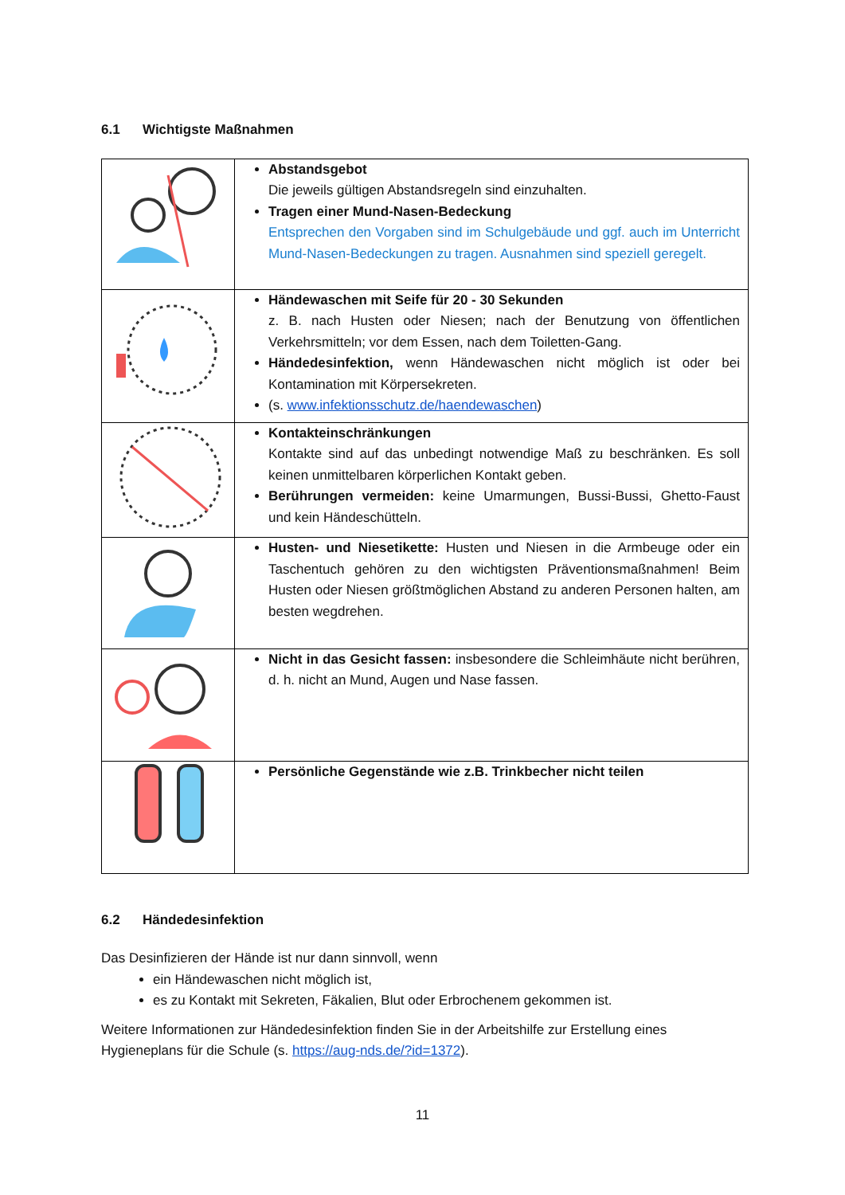6.1 Wichtigste Maßnahmen
| | Abstandsgebot Die jeweils gültigen Abstandsregeln sind einzuhalten. Tragen einer Mund-Nasen-Bedeckung Entsprechen den Vorgaben sind im Schulgebäude und ggf. auch im Unterricht Mund-Nasen-Bedeckungen zu tragen. Ausnahmen sind speziell geregelt. |
| | Händewaschen mit Seife für 20 - 30 Sekunden z. B. nach Husten oder Niesen; nach der Benutzung von öffentlichen Verkehrsmitteln; vor dem Essen, nach dem Toiletten-Gang. Händedesinfektion, wenn Händewaschen nicht möglich ist oder bei Kontamination mit Körpersekreten. (s. www.infektionsschutz.de/haendewaschen ) |
| | Kontakteinschränkungen Kontakte sind auf das unbedingt notwendige Maß zu beschränken. Es soll keinen unmittelbaren körperlichen Kontakt geben. Berührungen vermeiden: keine Umarmungen, Bussi-Bussi, Ghetto-Faust und kein Händeschütteln. |
| | Husten- und Niesetikette: Husten und Niesen in die Armbeuge oder ein Taschentuch gehören zu den wichtigsten Präventionsmaßnahmen! Beim Husten oder Niesen größtmöglichen Abstand zu anderen Personen halten, am besten wegdrehen. |
| | Nicht in das Gesicht fassen: insbesondere die Schleimhäute nicht berühren, d. h. nicht an Mund, Augen und Nase fassen. |
| | Persönliche Gegenstände wie z.B. Trinkbecher nicht teilen |
6.2 Händedesinfektion
Das Desinfizieren der Hände ist nur dann sinnvoll, wenn
ein Händewaschen nicht möglich ist,
es zu Kontakt mit Sekreten, Fäkalien, Blut oder Erbrochenem gekommen ist.
Weitere Informationen zur Händedesinfektion finden Sie in der Arbeitshilfe zur Erstellung eines Hygieneplans für die Schule (s. https://aug-nds.de/?id=1372).
11